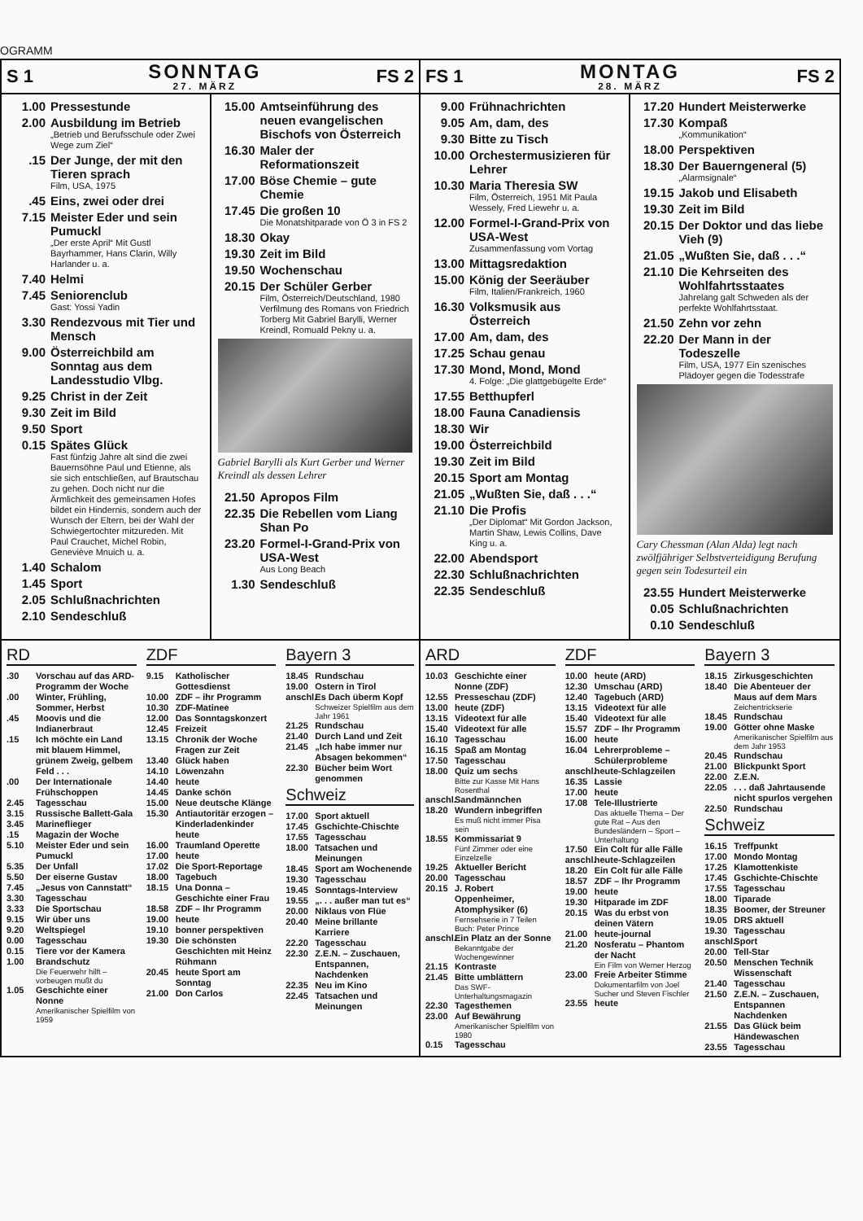OGRAMM
S 1 SONNTAG
27. MÄRZ FS 2
FS 1 MONTAG
28. MÄRZ FS 2
1.00 Pressestunde
2.00 Ausbildung im Betrieb
„Betrieb und Berufsschule oder Zwei Wege zum Ziel“
.15 Der Junge, der mit den Tieren sprach
Film, USA, 1975
.45 Eins, zwei oder drei
7.15 Meister Eder und sein Pumuckl
„Der erste April“ Mit Gustl Bayrhammer, Hans Clarin, Willy Harlander u. a.
7.40 Helmi
7.45 Seniorenclub
Gast: Yossi Yadin
3.30 Rendezvous mit Tier und Mensch
9.00 Österreichbild am Sonntag aus dem Landesstudio Vlbg.
9.25 Christ in der Zeit
9.30 Zeit im Bild
9.50 Sport
0.15 Spätes Glück
Fast fünfzig Jahre alt sind die zwei Bauernsöhne Paul und Etienne, als sie sich entschließen, auf Brautschau zu gehen. Doch nicht nur die Ärmlichkeit des gemeinsamen Hofes bildet ein Hindernis, sondern auch der Wunsch der Eltern, bei der Wahl der Schwiegertochter mitzureden. Mit Paul Crauchet, Michel Robin, Geneviève Mnuich u. a.
1.40 Schalom
1.45 Sport
2.05 Schlußnachrichten
2.10 Sendeschluß
15.00 Amtseinführung des neuen evangelischen Bischofs von Österreich
16.30 Maler der Reformationszeit
17.00 Böse Chemie – gute Chemie
17.45 Die großen 10
Die Monatshitparade von Ö 3 in FS 2
18.30 Okay
19.30 Zeit im Bild
19.50 Wochenschau
20.15 Der Schüler Gerber
Film, Österreich/Deutschland, 1980 Verfilmung des Romans von Friedrich Torberg Mit Gabriel Barylli, Werner Kreindl, Romuald Pekny u. a.
Gabriel Barylli als Kurt Gerber und Werner Kreindl als dessen Lehrer
21.50 Apropos Film
22.35 Die Rebellen vom Liang Shan Po
23.20 Formel-I-Grand-Prix von USA-West
Aus Long Beach
1.30 Sendeschluß
9.00 Frühnachrichten
9.05 Am, dam, des
9.30 Bitte zu Tisch
10.00 Orchestermusizieren für Lehrer
10.30 Maria Theresia SW
Film, Österreich, 1951 Mit Paula Wessely, Fred Liewehr u. a.
12.00 Formel-I-Grand-Prix von USA-West
Zusammenfassung vom Vortag
13.00 Mittagsredaktion
15.00 König der Seeräuber
Film, Italien/Frankreich, 1960
16.30 Volksmusik aus Österreich
17.00 Am, dam, des
17.25 Schau genau
17.30 Mond, Mond, Mond
4. Folge: „Die glattgebügelte Erde“
17.55 Betthupferl
18.00 Fauna Canadiensis
18.30 Wir
19.00 Österreichbild
19.30 Zeit im Bild
20.15 Sport am Montag
21.05 „Wußten Sie, daß . . .“
21.10 Die Profis
„Der Diplomat“ Mit Gordon Jackson, Martin Shaw, Lewis Collins, Dave King u. a.
22.00 Abendsport
22.30 Schlußnachrichten
22.35 Sendeschluß
17.20 Hundert Meisterwerke
17.30 Kompaß
„Kommunikation“
18.00 Perspektiven
18.30 Der Bauerngeneral (5)
„Alarmsignale“
19.15 Jakob und Elisabeth
19.30 Zeit im Bild
20.15 Der Doktor und das liebe Vieh (9)
21.05 „Wußten Sie, daß . . .“
21.10 Die Kehrseiten des Wohlfahrtsstaates
Jahrelang galt Schweden als der perfekte Wohlfahrtsstaat.
21.50 Zehn vor zehn
22.20 Der Mann in der Todeszelle
Film, USA, 1977 Ein szenisches Plädoyer gegen die Todesstrafe
Cary Chessman (Alan Alda) legt nach zwölfjähriger Selbstverteidigung Berufung gegen sein Todesurteil ein
23.55 Hundert Meisterwerke
0.05 Schlußnachrichten
0.10 Sendeschluß
RD
.30 Vorschau auf das ARD-Programm der Woche
.00 Winter, Frühling, Sommer, Herbst
.45 Moovis und die Indianerbraut
.15 Ich möchte ein Land mit blauem Himmel, grünem Zweig, gelbem Feld . . .
.00 Der Internationale Frühschoppen
2.45 Tagesschau
3.15 Russische Ballett-Gala
3.45 Marineflieger
.15 Magazin der Woche
5.10 Meister Eder und sein Pumuckl
5.35 Der Unfall
5.50 Der eiserne Gustav
7.45 „Jesus von Cannstatt“
3.30 Tagesschau
3.33 Die Sportschau
9.15 Wir über uns
9.20 Weltspiegel
0.00 Tagesschau
0.15 Tiere vor der Kamera
1.00 Brandschutz
Die Feuerwehr hilft – vorbeugen mußt du
1.05 Geschichte einer Nonne
Amerikanischer Spielfilm von 1959
ZDF
9.15 Katholischer Gottesdienst
10.00 ZDF – ihr Programm
10.30 ZDF-Matinee
12.00 Das Sonntagskonzert
12.45 Freizeit
13.15 Chronik der Woche Fragen zur Zeit
13.40 Glück haben
14.10 Löwenzahn
14.40 heute
14.45 Danke schön
15.00 Neue deutsche Klänge
15.30 Antiautoritär erzogen – Kinderladenkinder heute
16.00 Traumland Operette
17.00 heute
17.02 Die Sport-Reportage
18.00 Tagebuch
18.15 Una Donna – Geschichte einer Frau
18.58 ZDF – Ihr Programm
19.00 heute
19.10 bonner perspektiven
19.30 Die schönsten Geschichten mit Heinz Rühmann
20.45 heute Sport am Sonntag
21.00 Don Carlos
Bayern 3
18.45 Rundschau
19.00 Ostern in Tirol
anschl. Es Dach überm Kopf
Schweizer Spielfilm aus dem Jahr 1961
21.25 Rundschau
21.40 Durch Land und Zeit
21.45 „Ich habe immer nur Absagen bekommen“
22.30 Bücher beim Wort genommen
Schweiz
17.00 Sport aktuell
17.45 Gschichte-Chischte
17.55 Tagesschau
18.00 Tatsachen und Meinungen
18.45 Sport am Wochenende
19.30 Tagesschau
19.45 Sonntags-Interview
19.55 „. . . außer man tut es“
20.00 Niklaus von Flüe
20.40 Meine brillante Karriere
22.20 Tagesschau
22.30 Z.E.N. – Zuschauen, Entspannen, Nachdenken
22.35 Neu im Kino
22.45 Tatsachen und Meinungen
ARD
10.03 Geschichte einer Nonne (ZDF)
12.55 Presseschau (ZDF)
13.00 heute (ZDF)
13.15 Videotext für alle
15.40 Videotext für alle
16.10 Tagesschau
16.15 Spaß am Montag
17.50 Tagesschau
18.00 Quiz um sechs
Bitte zur Kasse Mit Hans Rosenthal
anschl. Sandmännchen
18.20 Wundern inbegriffen
Es muß nicht immer Pisa sein
18.55 Kommissariat 9
Fünf Zimmer oder eine Einzelzelle
19.25 Aktueller Bericht
20.00 Tagesschau
20.15 J. Robert Oppenheimer, Atomphysiker (6)
Fernsehserie in 7 Teilen Buch: Peter Prince
anschl. Ein Platz an der Sonne
Bekanntgabe der Wochengewinner
21.15 Kontraste
21.45 Bitte umblättern
Das SWF-Unterhaltungsmagazin
22.30 Tagesthemen
23.00 Auf Bewährung
Amerikanischer Spielfilm von 1980
0.15 Tagesschau
ZDF
10.00 heute (ARD)
12.30 Umschau (ARD)
12.40 Tagebuch (ARD)
13.15 Videotext für alle
15.40 Videotext für alle
15.57 ZDF – Ihr Programm
16.00 heute
16.04 Lehrerprobleme – Schülerprobleme
anschl. heute-Schlagzeilen
16.35 Lassie
17.00 heute
17.08 Tele-Illustrierte
Das aktuelle Thema – Der gute Rat – Aus den Bundesländern – Sport – Unterhaltung
17.50 Ein Colt für alle Fälle
anschl. heute-Schlagzeilen
18.20 Ein Colt für alle Fälle
18.57 ZDF – Ihr Programm
19.00 heute
19.30 Hitparade im ZDF
20.15 Was du erbst von deinen Vätern
21.00 heute-journal
21.20 Nosferatu – Phantom der Nacht
Ein Film von Werner Herzog
23.00 Freie Arbeiter Stimme
Dokumentarfilm von Joel Sucher und Steven Fischler
23.55 heute
Bayern 3
18.15 Zirkusgeschichten
18.40 Die Abenteuer der Maus auf dem Mars
Zeichentrickserie
18.45 Rundschau
19.00 Götter ohne Maske
Amerikanischer Spielfilm aus dem Jahr 1953
20.45 Rundschau
21.00 Blickpunkt Sport
22.00 Z.E.N.
22.05. . . daß Jahrtausende nicht spurlos vergehen
22.50 Rundschau
Schweiz
16.15 Treffpunkt
17.00 Mondo Montag
17.25 Klamottenkiste
17.45 Gschichte-Chischte
17.55 Tagesschau
18.00 Tiparade
18.35 Boomer, der Streuner
19.05 DRS aktuell
19.30 Tagesschau
anschl. Sport
20.00 Tell-Star
20.50 Menschen Technik Wissenschaft
21.40 Tagesschau
21.50 Z.E.N. – Zuschauen, Entspannen Nachdenken
21.55 Das Glück beim Händewaschen
23.55 Tagesschau